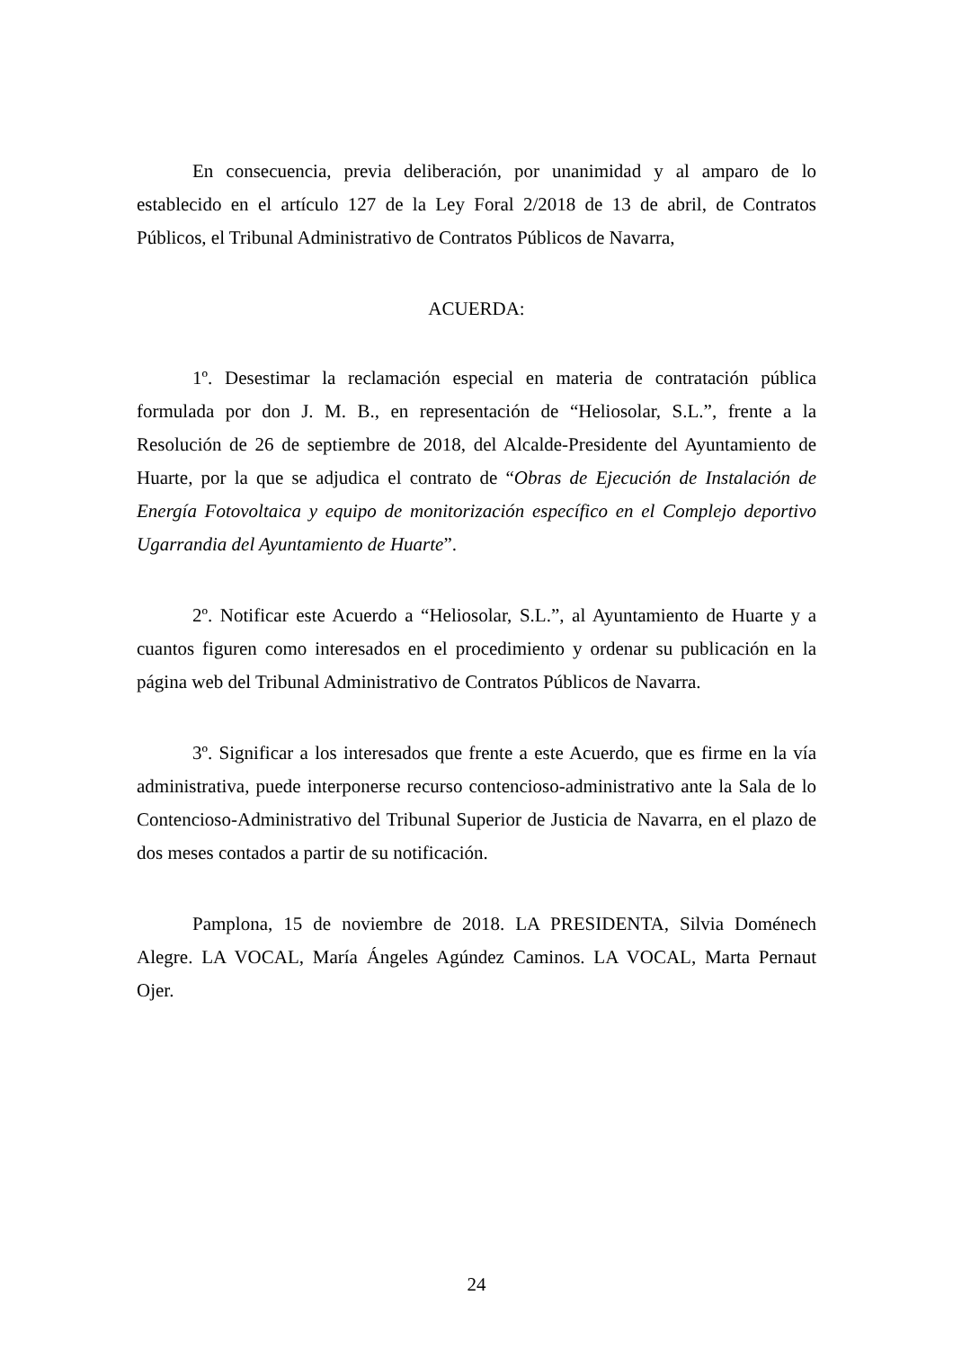En consecuencia, previa deliberación, por unanimidad y al amparo de lo establecido en el artículo 127 de la Ley Foral 2/2018 de 13 de abril, de Contratos Públicos, el Tribunal Administrativo de Contratos Públicos de Navarra,
ACUERDA:
1º. Desestimar la reclamación especial en materia de contratación pública formulada por don J. M. B., en representación de “Heliosolar, S.L.”, frente a la Resolución de 26 de septiembre de 2018, del Alcalde-Presidente del Ayuntamiento de Huarte, por la que se adjudica el contrato de “Obras de Ejecución de Instalación de Energía Fotovoltaica y equipo de monitorización específico en el Complejo deportivo Ugarrandia del Ayuntamiento de Huarte”.
2º. Notificar este Acuerdo a “Heliosolar, S.L.”, al Ayuntamiento de Huarte y a cuantos figuren como interesados en el procedimiento y ordenar su publicación en la página web del Tribunal Administrativo de Contratos Públicos de Navarra.
3º. Significar a los interesados que frente a este Acuerdo, que es firme en la vía administrativa, puede interponerse recurso contencioso-administrativo ante la Sala de lo Contencioso-Administrativo del Tribunal Superior de Justicia de Navarra, en el plazo de dos meses contados a partir de su notificación.
Pamplona, 15 de noviembre de 2018. LA PRESIDENTA, Silvia Doménech Alegre. LA VOCAL, María Ángeles Agúndez Caminos. LA VOCAL, Marta Pernaut Ojer.
24